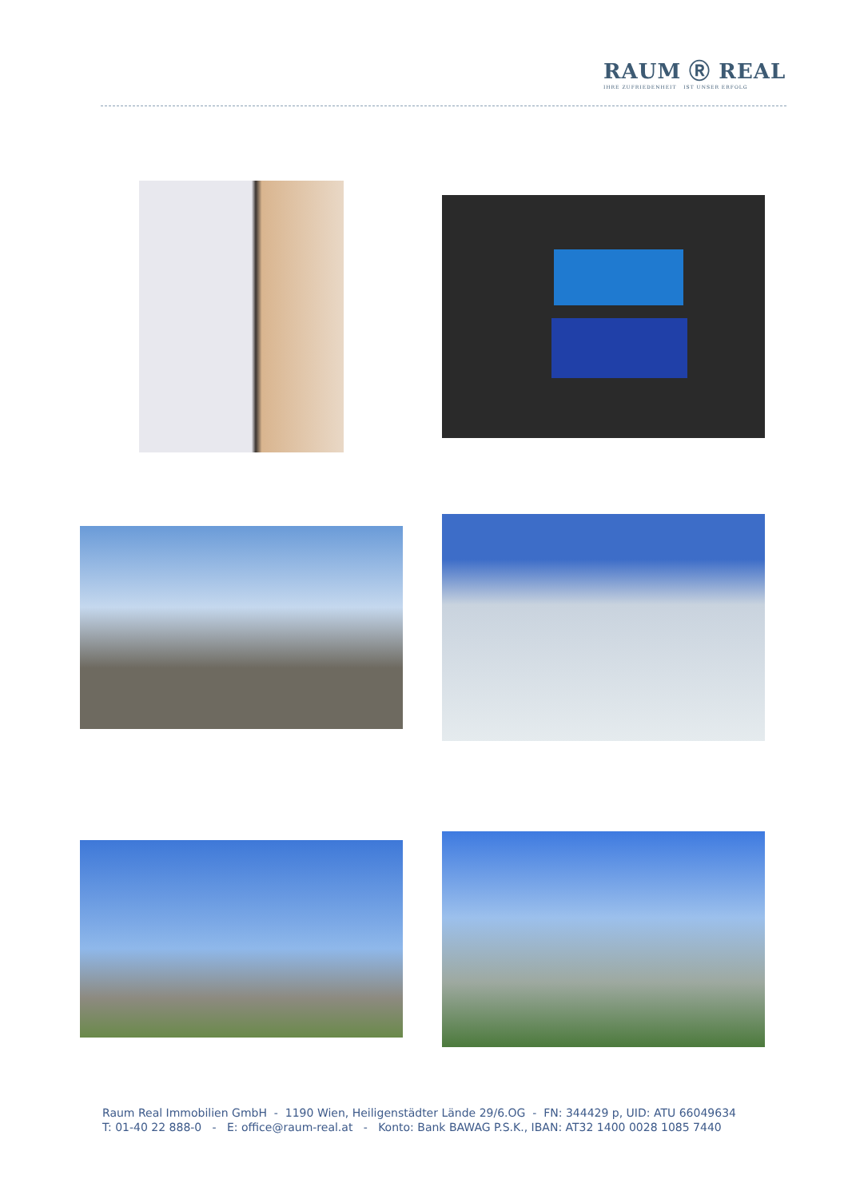RAUM Ⓡ REAL
IHRE ZUFRIEDENHEIT IST UNSER ERFOLG
Raum Real Immobilien GmbH - 1190 Wien, Heiligenstädter Lände 29/6.OG - FN: 344429 p, UID: ATU 66049634
T: 01-40 22 888-0 - E: office@raum-real.at - Konto: Bank BAWAG P.S.K., IBAN: AT32 1400 0028 1085 7440